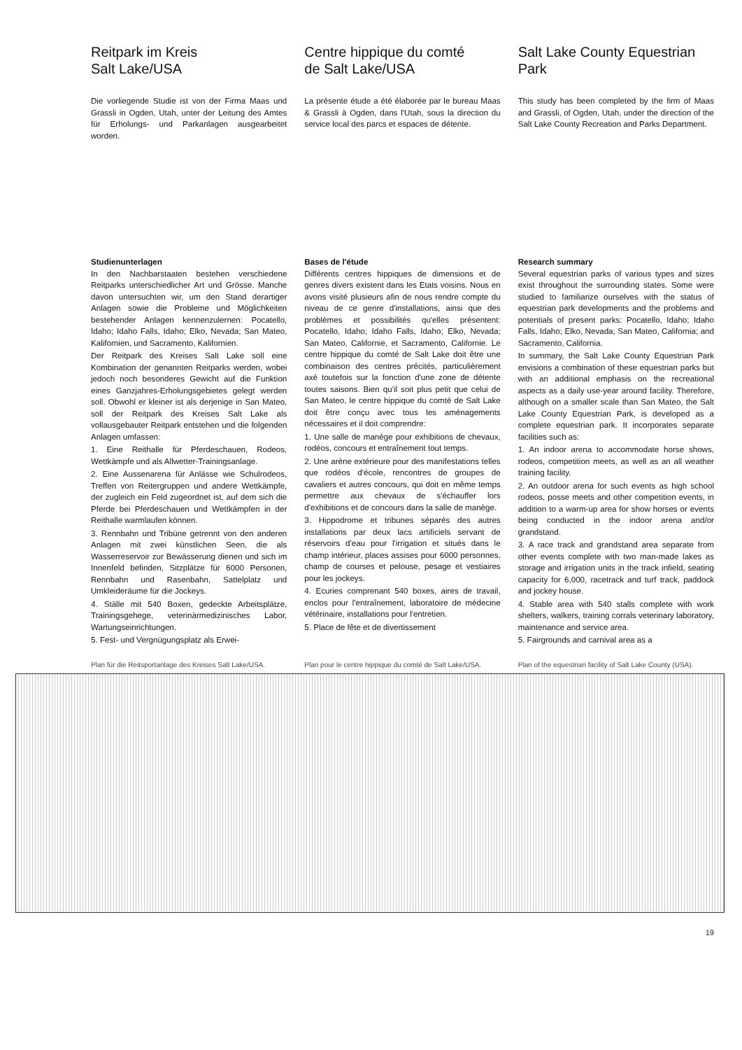Reitpark im Kreis
Salt Lake/USA
Die vorliegende Studie ist von der Firma Maas und Grassli in Ogden, Utah, unter der Leitung des Amtes für Erholungs- und Parkanlagen ausgearbeitet worden.
Centre hippique du comté
de Salt Lake/USA
La présente étude a été élaborée par le bureau Maas & Grassli à Ogden, dans l'Utah, sous la direction du service local des parcs et espaces de détente.
Salt Lake County Equestrian
Park
This study has been completed by the firm of Maas and Grassli, of Ogden, Utah, under the direction of the Salt Lake County Recreation and Parks Department.
Studienunterlagen
In den Nachbarstaaten bestehen verschiedene Reitparks unterschiedlicher Art und Grösse. Manche davon untersuchten wir, um den Stand derartiger Anlagen sowie die Probleme und Möglichkeiten bestehender Anlagen kennenzulernen: Pocatello, Idaho; Idaho Falls, Idaho; Elko, Nevada; San Mateo, Kalifornien, und Sacramento, Kalifornien.
Der Reitpark des Kreises Salt Lake soll eine Kombination der genannten Reitparks werden, wobei jedoch noch besonderes Gewicht auf die Funktion eines Ganzjahres-Erholungsgebietes gelegt werden soll. Obwohl er kleiner ist als derjenige in San Mateo, soll der Reitpark des Kreises Salt Lake als vollausgebauter Reitpark entstehen und die folgenden Anlagen umfassen:
1. Eine Reithalle für Pferdeschauen, Rodeos, Wettkämpfe und als Allwetter-Trainingsanlage.
2. Eine Aussenarena für Anlässe wie Schulrodeos, Treffen von Reitergruppen und andere Wettkämpfe, der zugleich ein Feld zugeordnet ist, auf dem sich die Pferde bei Pferdeschauen und Wettkämpfen in der Reithalle warmlaufen können.
3. Rennbahn und Tribüne getrennt von den anderen Anlagen mit zwei künstlichen Seen, die als Wasserreservoir zur Bewässerung dienen und sich im Innenfeld befinden, Sitzplätze für 6000 Personen, Rennbahn und Rasenbahn, Sattelplatz und Umkleideräume für die Jockeys.
4. Ställe mit 540 Boxen, gedeckte Arbeitsplätze, Trainingsgehege, veterinärmedizinisches Labor, Wartungseinrichtungen.
5. Fest- und Vergnügungsplatz als Erwei-
Bases de l'étude
Différents centres hippiques de dimensions et de genres divers existent dans les Etats voisins. Nous en avons visité plusieurs afin de nous rendre compte du niveau de ce genre d'installations, ainsi que des problèmes et possibilités qu'elles présentent: Pocatello, Idaho; Idaho Falls, Idaho; Elko, Nevada; San Mateo, Californie, et Sacramento, Californie. Le centre hippique du comté de Salt Lake doit être une combinaison des centres précités, particulièrement axé toutefois sur la fonction d'une zone de détente toutes saisons. Bien qu'il soit plus petit que celui de San Mateo, le centre hippique du comté de Salt Lake doit être conçu avec tous les aménagements nécessaires et il doit comprendre:
1. Une salle de manège pour exhibitions de chevaux, rodéos, concours et entraînement tout temps.
2. Une arène extérieure pour des manifestations telles que rodéos d'école, rencontres de groupes de cavaliers et autres concours, qui doit en même temps permettre aux chevaux de s'échauffer lors d'exhibitions et de concours dans la salle de manège.
3. Hippodrome et tribunes séparés des autres installations par deux lacs artificiels servant de réservoirs d'eau pour l'irrigation et situés dans le champ intérieur, places assises pour 6000 personnes, champ de courses et pelouse, pesage et vestiaires pour les jockeys.
4. Ecuries comprenant 540 boxes, aires de travail, enclos pour l'entraînement, laboratoire de médecine vétérinaire, installations pour l'entretien.
5. Place de fête et de divertissement
Research summary
Several equestrian parks of various types and sizes exist throughout the surrounding states. Some were studied to familiarize ourselves with the status of equestrian park developments and the problems and potentials of present parks: Pocatello, Idaho; Idaho Falls, Idaho; Elko, Nevada; San Mateo, California; and Sacramento, California.
In summary, the Salt Lake County Equestrian Park envisions a combination of these equestrian parks but with an additional emphasis on the recreational aspects as a daily use-year around facility. Therefore, although on a smaller scale than San Mateo, the Salt Lake County Equestrian Park, is developed as a complete equestrian park. It incorporates separate facilities such as:
1. An indoor arena to accommodate horse shows, rodeos, competition meets, as well as an all weather training facility.
2. An outdoor arena for such events as high school rodeos, posse meets and other competition events, in addition to a warm-up area for show horses or events being conducted in the indoor arena and/or grandstand.
3. A race track and grandstand area separate from other events complete with two man-made lakes as storage and irrigation units in the track infield, seating capacity for 6,000, racetrack and turf track, paddock and jockey house.
4. Stable area with 540 stalls complete with work shelters, walkers, training corrals veterinary laboratory, maintenance and service area.
5. Fairgrounds and carnival area as a
Plan für die Reitsportanlage des Kreises Salt Lake/USA.
Plan pour le centre hippique du comté de Salt Lake/USA.
Plan of the equestrian facility of Salt Lake County (USA).
19